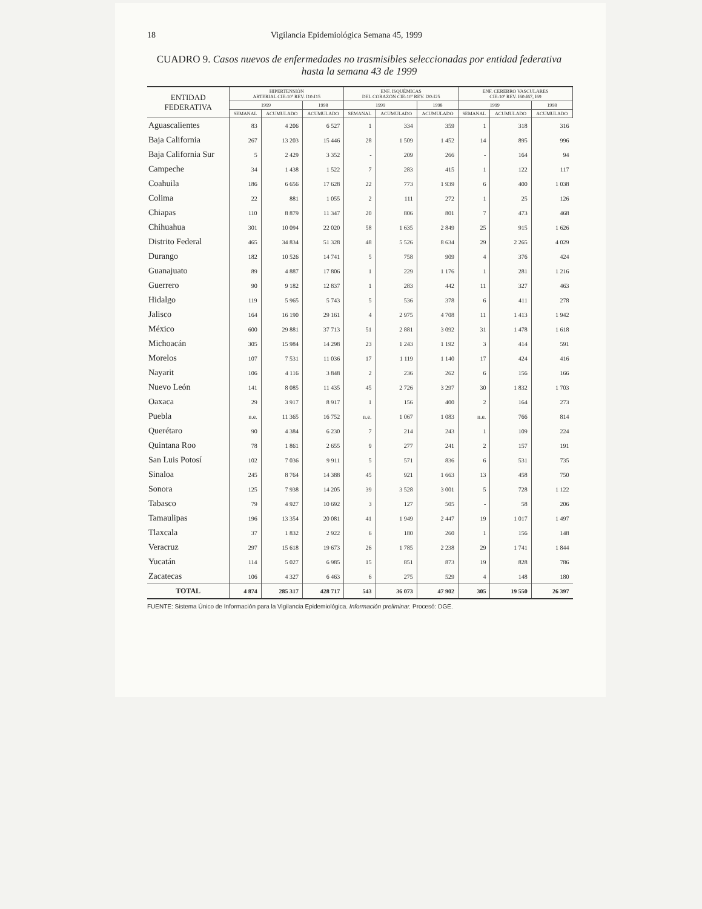18 Vigilancia Epidemiológica Semana 45, 1999
CUADRO 9. Casos nuevos de enfermedades no trasmisibles seleccionadas por entidad federativa hasta la semana 43 de 1999
| ENTIDAD FEDERATIVA | HIPERTENSIÓN ARTERIAL CIE-10ª REV. I10-I15 | | | ENF. ISQUÉMICAS DEL CORAZÓN CIE-10ª REV. I20-I25 | | | ENF. CEREBRO VASCULARES CIE-10ª REV. I60-I67, I69 | | |
| --- | --- | --- | --- | --- | --- | --- | --- | --- | --- |
| | 1999 | | 1998 | 1999 | | 1998 | 1999 | | 1998 |
| | SEMANAL | ACUMULADO | ACUMULADO | SEMANAL | ACUMULADO | ACUMULADO | SEMANAL | ACUMULADO | ACUMULADO |
| Aguascalientes | 83 | 4 206 | 6 527 | 1 | 334 | 359 | 1 | 318 | 316 |
| Baja California | 267 | 13 203 | 15 446 | 28 | 1 509 | 1 452 | 14 | 895 | 996 |
| Baja California Sur | 5 | 2 429 | 3 352 | - | 209 | 266 | - | 164 | 94 |
| Campeche | 34 | 1 438 | 1 522 | 7 | 283 | 415 | 1 | 122 | 117 |
| Coahuila | 186 | 6 656 | 17 628 | 22 | 773 | 1 939 | 6 | 400 | 1 038 |
| Colima | 22 | 881 | 1 055 | 2 | 111 | 272 | 1 | 25 | 126 |
| Chiapas | 110 | 8 879 | 11 347 | 20 | 806 | 801 | 7 | 473 | 468 |
| Chihuahua | 301 | 10 094 | 22 020 | 58 | 1 635 | 2 849 | 25 | 915 | 1 626 |
| Distrito Federal | 465 | 34 834 | 51 328 | 48 | 5 526 | 8 634 | 29 | 2 265 | 4 029 |
| Durango | 182 | 10 526 | 14 741 | 5 | 758 | 909 | 4 | 376 | 424 |
| Guanajuato | 89 | 4 887 | 17 806 | 1 | 229 | 1 176 | 1 | 281 | 1 216 |
| Guerrero | 90 | 9 182 | 12 837 | 1 | 283 | 442 | 11 | 327 | 463 |
| Hidalgo | 119 | 5 965 | 5 743 | 5 | 536 | 378 | 6 | 411 | 278 |
| Jalisco | 164 | 16 190 | 29 161 | 4 | 2 975 | 4 708 | 11 | 1 413 | 1 942 |
| México | 600 | 29 881 | 37 713 | 51 | 2 881 | 3 092 | 31 | 1 478 | 1 618 |
| Michoacán | 305 | 15 984 | 14 298 | 23 | 1 243 | 1 192 | 3 | 414 | 591 |
| Morelos | 107 | 7 531 | 11 036 | 17 | 1 119 | 1 140 | 17 | 424 | 416 |
| Nayarit | 106 | 4 116 | 3 848 | 2 | 236 | 262 | 6 | 156 | 166 |
| Nuevo León | 141 | 8 085 | 11 435 | 45 | 2 726 | 3 297 | 30 | 1 832 | 1 703 |
| Oaxaca | 29 | 3 917 | 8 917 | 1 | 156 | 400 | 2 | 164 | 273 |
| Puebla | n.e. | 11 365 | 16 752 | n.e. | 1 067 | 1 083 | n.e. | 766 | 814 |
| Querétaro | 90 | 4 384 | 6 230 | 7 | 214 | 243 | 1 | 109 | 224 |
| Quintana Roo | 78 | 1 861 | 2 655 | 9 | 277 | 241 | 2 | 157 | 191 |
| San Luis Potosí | 102 | 7 036 | 9 911 | 5 | 571 | 836 | 6 | 531 | 735 |
| Sinaloa | 245 | 8 764 | 14 388 | 45 | 921 | 1 663 | 13 | 458 | 750 |
| Sonora | 125 | 7 938 | 14 205 | 39 | 3 528 | 3 001 | 5 | 728 | 1 122 |
| Tabasco | 79 | 4 927 | 10 692 | 3 | 127 | 505 | - | 58 | 206 |
| Tamaulipas | 196 | 13 354 | 20 081 | 41 | 1 949 | 2 447 | 19 | 1 017 | 1 497 |
| Tlaxcala | 37 | 1 832 | 2 922 | 6 | 180 | 260 | 1 | 156 | 148 |
| Veracruz | 297 | 15 618 | 19 673 | 26 | 1 785 | 2 238 | 29 | 1 741 | 1 844 |
| Yucatán | 114 | 5 027 | 6 985 | 15 | 851 | 873 | 19 | 828 | 786 |
| Zacatecas | 106 | 4 327 | 6 463 | 6 | 275 | 529 | 4 | 148 | 180 |
| TOTAL | 4 874 | 285 317 | 428 717 | 543 | 36 073 | 47 902 | 305 | 19 550 | 26 397 |
FUENTE: Sistema Único de Información para la Vigilancia Epidemiológica. Información preliminar. Procesó: DGE.